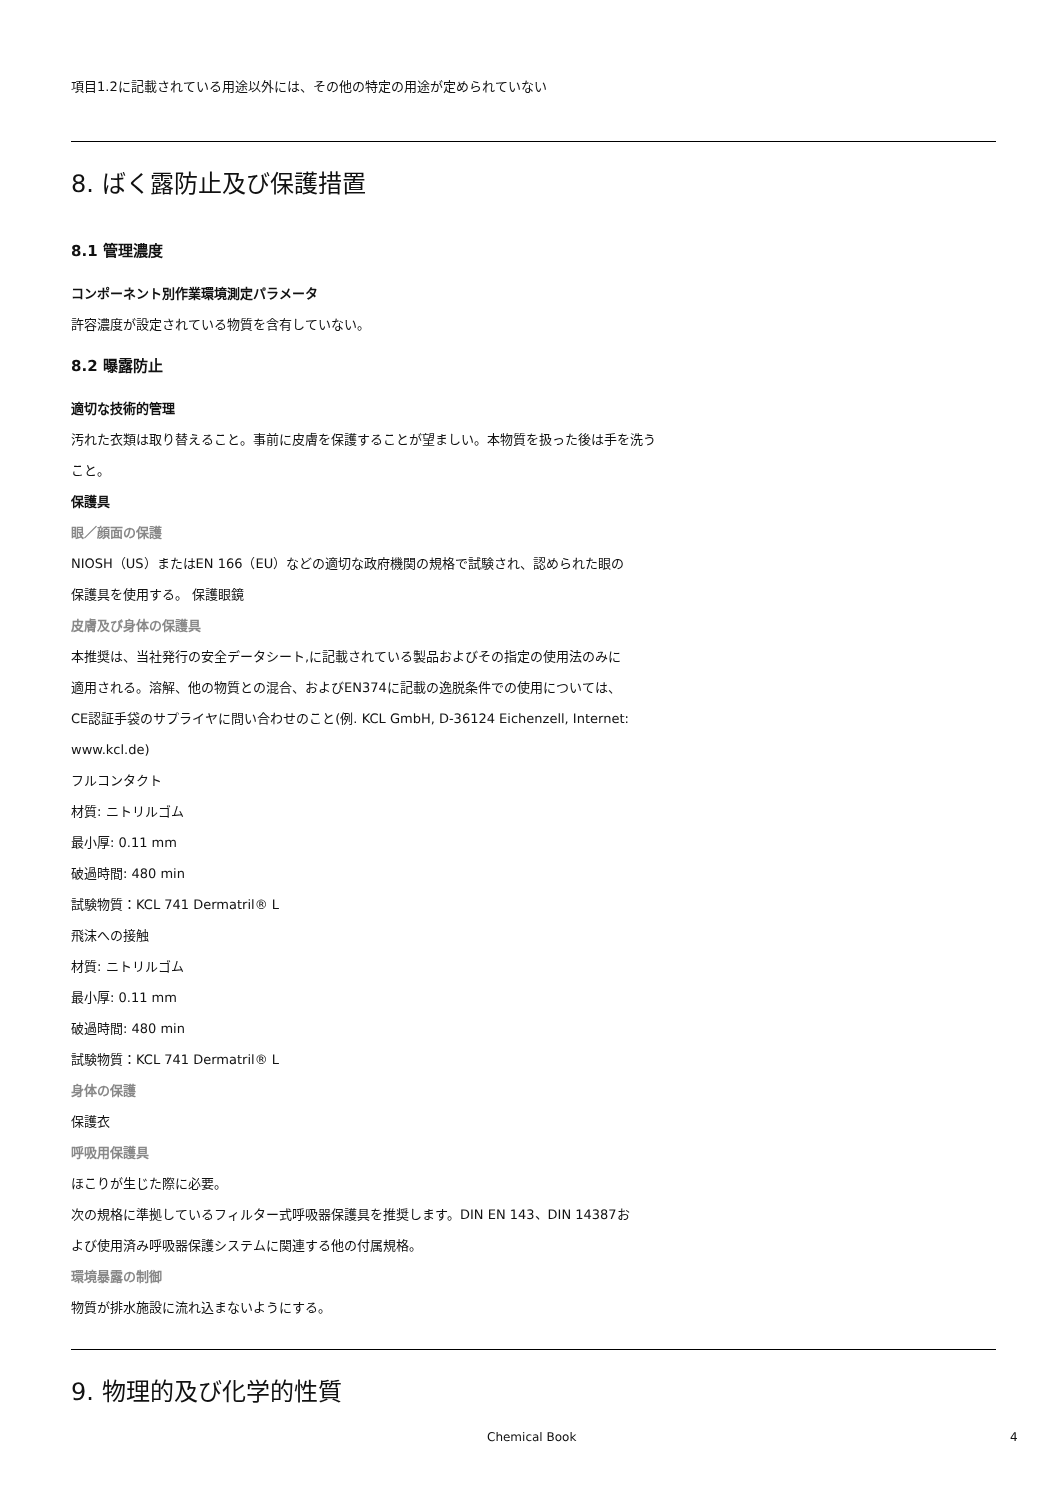項目1.2に記載されている用途以外には、その他の特定の用途が定められていない
8. ばく露防止及び保護措置
8.1 管理濃度
コンポーネント別作業環境測定パラメータ
許容濃度が設定されている物質を含有していない。
8.2 曝露防止
適切な技術的管理
汚れた衣類は取り替えること。事前に皮膚を保護することが望ましい。本物質を扱った後は手を洗う
こと。
保護具
眼／顔面の保護
NIOSH（US）またはEN 166（EU）などの適切な政府機関の規格で試験され、認められた眼の
保護具を使用する。 保護眼鏡
皮膚及び身体の保護具
本推奨は、当社発行の安全データシート,に記載されている製品およびその指定の使用法のみに
適用される。溶解、他の物質との混合、およびEN374に記載の逸脱条件での使用については、
CE認証手袋のサプライヤに問い合わせのこと(例. KCL GmbH, D-36124 Eichenzell, Internet:
www.kcl.de)
フルコンタクト
材質: ニトリルゴム
最小厚: 0.11 mm
破過時間: 480 min
試験物質：KCL 741 Dermatril® L
飛沫への接触
材質: ニトリルゴム
最小厚: 0.11 mm
破過時間: 480 min
試験物質：KCL 741 Dermatril® L
身体の保護
保護衣
呼吸用保護具
ほこりが生じた際に必要。
次の規格に準拠しているフィルター式呼吸器保護具を推奨します。DIN EN 143、DIN 14387お
よび使用済み呼吸器保護システムに関連する他の付属規格。
環境暴露の制御
物質が排水施設に流れ込まないようにする。
9. 物理的及び化学的性質
Chemical Book 4